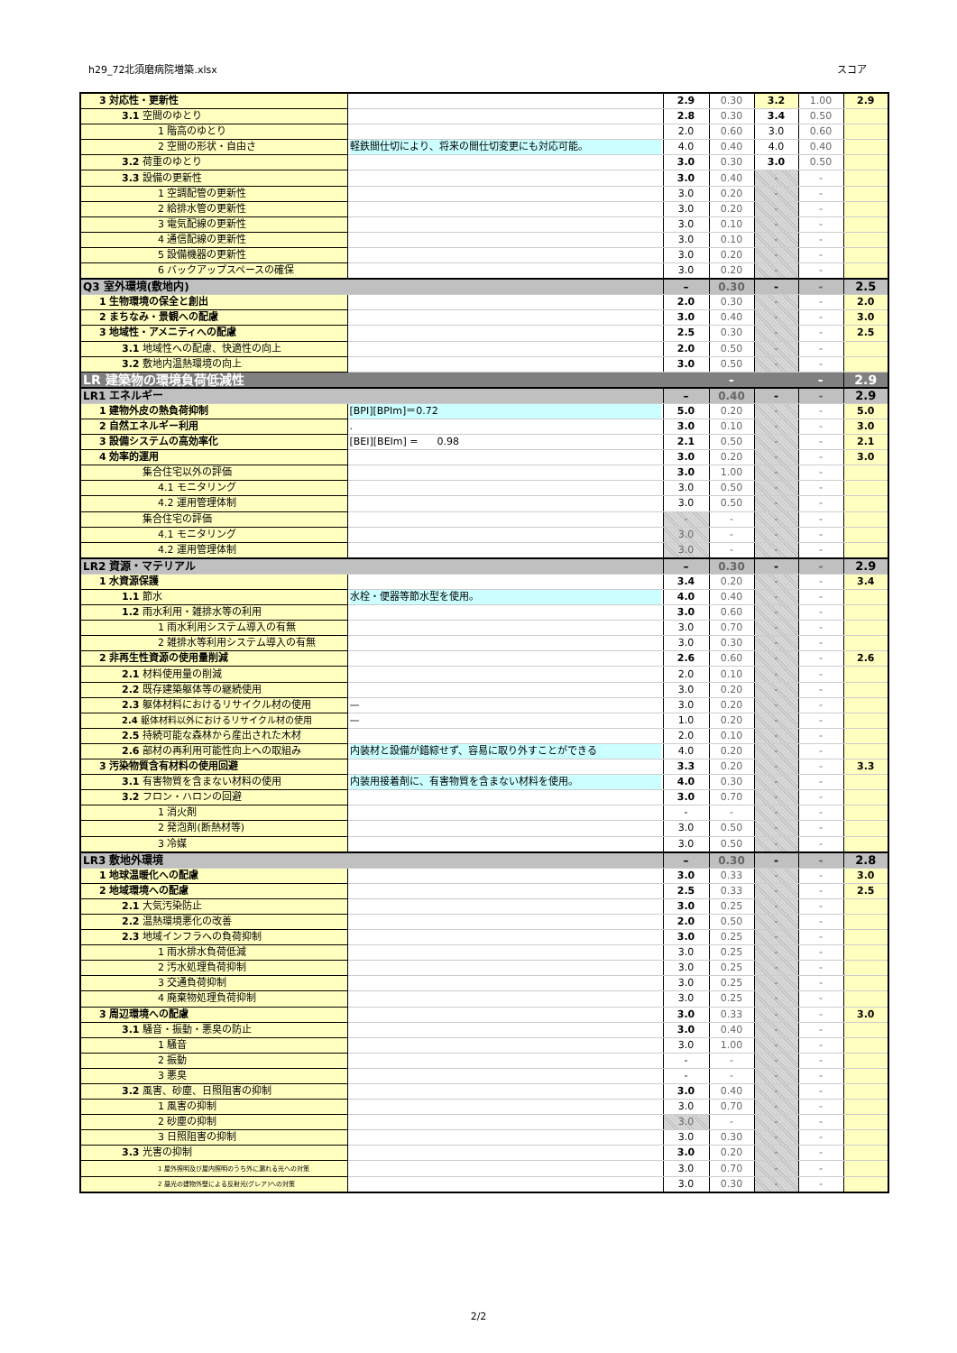h29_72北須磨病院増築.xlsx スコア
| 3 対応性・更新性 | | 2.9 | 0.30 | 3.2 | 1.00 | 2.9 |
| 3.1 空間のゆとり | | 2.8 | 0.30 | 3.4 | 0.50 | |
| 1 階高のゆとり | | 2.0 | 0.60 | 3.0 | 0.60 | |
| 2 空間の形状・自由さ | 軽鉄間仕切により、将来の間仕切変更にも対応可能。 | 4.0 | 0.40 | 4.0 | 0.40 | |
| 3.2 荷重のゆとり | | 3.0 | 0.30 | 3.0 | 0.50 | |
| 3.3 設備の更新性 | | 3.0 | 0.40 | - | - | |
| 1 空調配管の更新性 | | 3.0 | 0.20 | - | - | |
| 2 給排水管の更新性 | | 3.0 | 0.20 | - | - | |
| 3 電気配線の更新性 | | 3.0 | 0.10 | - | - | |
| 4 通信配線の更新性 | | 3.0 | 0.10 | - | - | |
| 5 設備機器の更新性 | | 3.0 | 0.20 | - | - | |
| 6 バックアップスペースの確保 | | 3.0 | 0.20 | - | - | |
| Q3 室外環境(敷地内) | | – | 0.30 | - | - | 2.5 |
| 1 生物環境の保全と創出 | | 2.0 | 0.30 | - | - | 2.0 |
| 2 まちなみ・景観への配慮 | | 3.0 | 0.40 | - | - | 3.0 |
| 3 地域性・アメニティへの配慮 | | 2.5 | 0.30 | - | - | 2.5 |
| 3.1 地域性への配慮、快適性の向上 | | 2.0 | 0.50 | - | - | |
| 3.2 敷地内温熱環境の向上 | | 3.0 | 0.50 | - | - | |
| LR 建築物の環境負荷低減性 | | | - | | - | 2.9 |
| LR1 エネルギー | | – | 0.40 | - | - | 2.9 |
| 1 建物外皮の熱負荷抑制 | [BPI][BPIm]＝0.72 | 5.0 | 0.20 | - | - | 5.0 |
| 2 自然エネルギー利用 | . | 3.0 | 0.10 | - | - | 3.0 |
| 3 設備システムの高効率化 | [BEI][BEIm] = 0.98 | 2.1 | 0.50 | - | - | 2.1 |
| 4 効率的運用 | | 3.0 | 0.20 | - | - | 3.0 |
| 集合住宅以外の評価 | | 3.0 | 1.00 | - | - | |
| 4.1 モニタリング | | 3.0 | 0.50 | - | - | |
| 4.2 運用管理体制 | | 3.0 | 0.50 | - | - | |
| 集合住宅の評価 | | - | - | - | - | |
| 4.1 モニタリング | | 3.0 | - | - | - | |
| 4.2 運用管理体制 | | 3.0 | - | - | - | |
| LR2 資源・マテリアル | | – | 0.30 | - | - | 2.9 |
| 1 水資源保護 | | 3.4 | 0.20 | - | - | 3.4 |
| 1.1 節水 | 水栓・便器等節水型を使用。 | 4.0 | 0.40 | - | - | |
| 1.2 雨水利用・雑排水等の利用 | | 3.0 | 0.60 | - | - | |
| 1 雨水利用システム導入の有無 | | 3.0 | 0.70 | - | - | |
| 2 雑排水等利用システム導入の有無 | | 3.0 | 0.30 | - | - | |
| 2 非再生性資源の使用量削減 | | 2.6 | 0.60 | - | - | 2.6 |
| 2.1 材料使用量の削減 | | 2.0 | 0.10 | - | - | |
| 2.2 既存建築躯体等の継続使用 | | 3.0 | 0.20 | - | - | |
| 2.3 躯体材料におけるリサイクル材の使用 | — | 3.0 | 0.20 | - | - | |
| 2.4 躯体材料以外におけるリサイクル材の使用 | — | 1.0 | 0.20 | - | - | |
| 2.5 持続可能な森林から産出された木材 | | 2.0 | 0.10 | - | - | |
| 2.6 部材の再利用可能性向上への取組み | 内装材と設備が錯綜せず、容易に取り外すことができる | 4.0 | 0.20 | - | - | |
| 3 汚染物質含有材料の使用回避 | | 3.3 | 0.20 | - | - | 3.3 |
| 3.1 有害物質を含まない材料の使用 | 内装用接着剤に、有害物質を含まない材料を使用。 | 4.0 | 0.30 | - | - | |
| 3.2 フロン・ハロンの回避 | | 3.0 | 0.70 | - | - | |
| 1 消火剤 | | - | - | - | - | |
| 2 発泡剤(断熱材等) | | 3.0 | 0.50 | - | - | |
| 3 冷媒 | | 3.0 | 0.50 | - | - | |
| LR3 敷地外環境 | | – | 0.30 | - | - | 2.8 |
| 1 地球温暖化への配慮 | | 3.0 | 0.33 | - | - | 3.0 |
| 2 地域環境への配慮 | | 2.5 | 0.33 | - | - | 2.5 |
| 2.1 大気汚染防止 | | 3.0 | 0.25 | - | - | |
| 2.2 温熱環境悪化の改善 | | 2.0 | 0.50 | - | - | |
| 2.3 地域インフラへの負荷抑制 | | 3.0 | 0.25 | - | - | |
| 1 雨水排水負荷低減 | | 3.0 | 0.25 | - | - | |
| 2 汚水処理負荷抑制 | | 3.0 | 0.25 | - | - | |
| 3 交通負荷抑制 | | 3.0 | 0.25 | - | - | |
| 4 廃棄物処理負荷抑制 | | 3.0 | 0.25 | - | - | |
| 3 周辺環境への配慮 | | 3.0 | 0.33 | - | - | 3.0 |
| 3.1 騒音・振動・悪臭の防止 | | 3.0 | 0.40 | - | - | |
| 1 騒音 | | 3.0 | 1.00 | - | - | |
| 2 振動 | | - | - | - | - | |
| 3 悪臭 | | - | - | - | - | |
| 3.2 風害、砂塵、日照阻害の抑制 | | 3.0 | 0.40 | - | - | |
| 1 風害の抑制 | | 3.0 | 0.70 | - | - | |
| 2 砂塵の抑制 | | 3.0 | - | - | - | |
| 3 日照阻害の抑制 | | 3.0 | 0.30 | - | - | |
| 3.3 光害の抑制 | | 3.0 | 0.20 | - | - | |
| 1 屋外照明及び屋内照明のうち外に漏れる光への対策 | | 3.0 | 0.70 | - | - | |
| 2 昼光の建物外壁による反射光(グレア)への対策 | | 3.0 | 0.30 | - | - | |
2/2